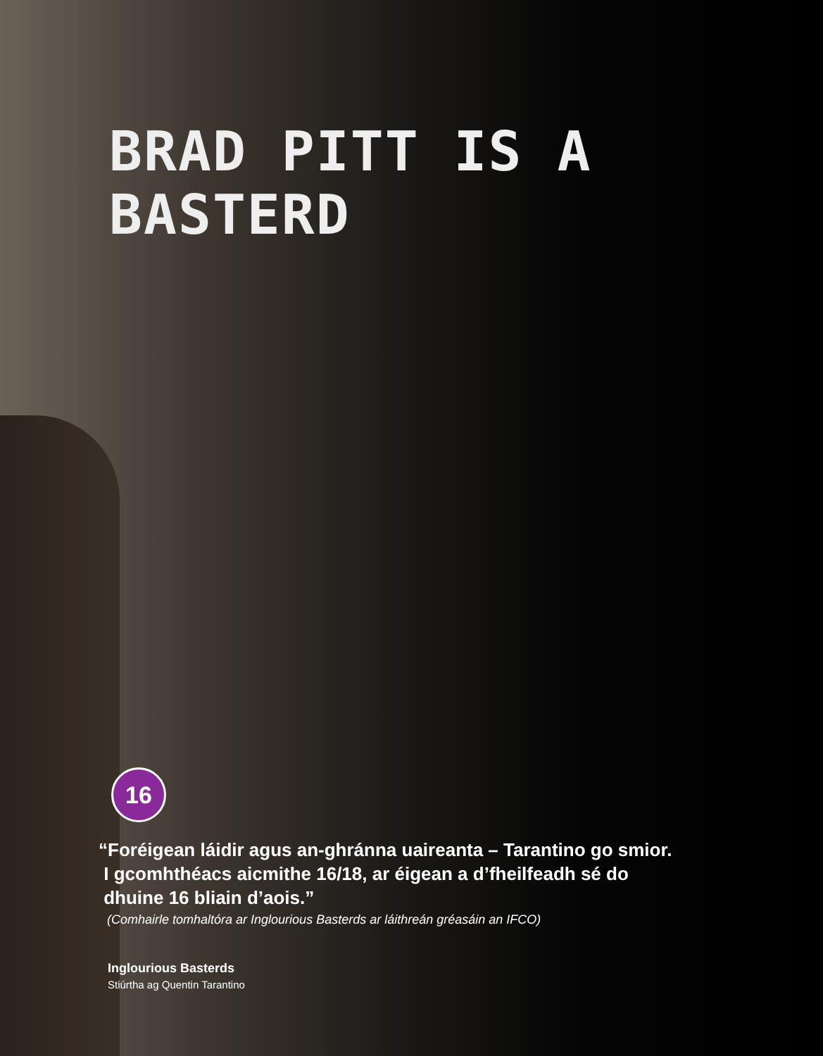BRAD PITT IS A BASTERD
16
“Foréigean láidir agus an-ghránna uaireanta – Tarantino go smior.
I gcomhthéacs aicmithe 16/18, ar éigean a d’fheilfeadh sé do
dhuine 16 bliain d’aois.”
(Comhairle tomhaltóra ar Inglourious Basterds ar láithreán gréasáin an IFCO)
Inglourious Basterds
Stiúrtha ag Quentin Tarantino